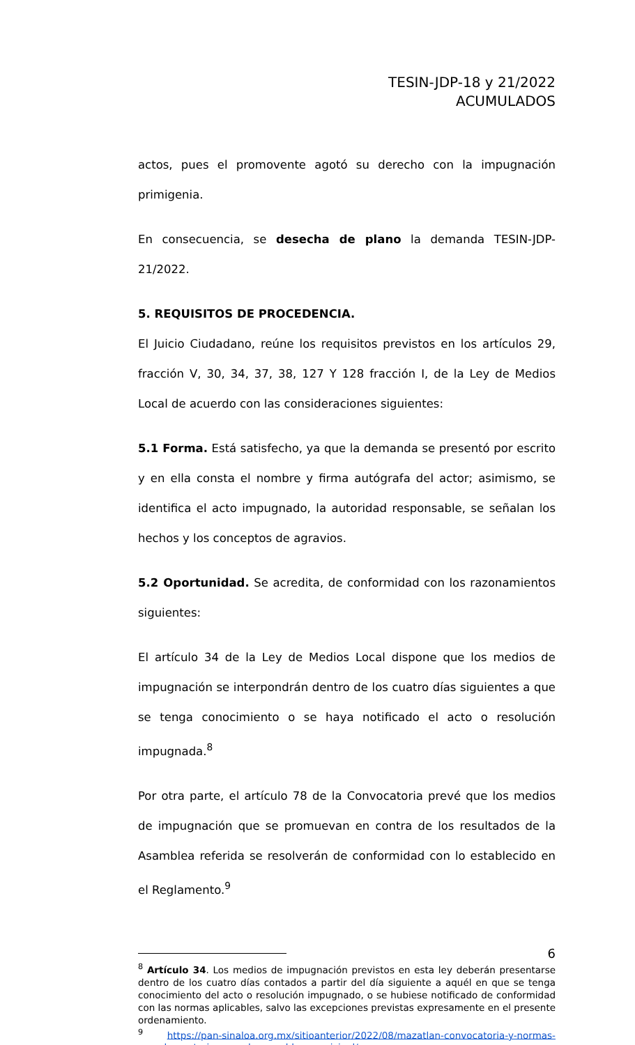TESIN-JDP-18 y 21/2022
ACUMULADOS
actos, pues el promovente agotó su derecho con la impugnación primigenia.
En consecuencia, se desecha de plano la demanda TESIN-JDP-21/2022.
5. REQUISITOS DE PROCEDENCIA.
El Juicio Ciudadano, reúne los requisitos previstos en los artículos 29, fracción V, 30, 34, 37, 38, 127 Y 128 fracción I, de la Ley de Medios Local de acuerdo con las consideraciones siguientes:
5.1 Forma. Está satisfecho, ya que la demanda se presentó por escrito y en ella consta el nombre y firma autógrafa del actor; asimismo, se identifica el acto impugnado, la autoridad responsable, se señalan los hechos y los conceptos de agravios.
5.2 Oportunidad. Se acredita, de conformidad con los razonamientos siguientes:
El artículo 34 de la Ley de Medios Local dispone que los medios de impugnación se interpondrán dentro de los cuatro días siguientes a que se tenga conocimiento o se haya notificado el acto o resolución impugnada.<sup>8</sup>
Por otra parte, el artículo 78 de la Convocatoria prevé que los medios de impugnación que se promuevan en contra de los resultados de la Asamblea referida se resolverán de conformidad con lo establecido en el Reglamento.<sup>9</sup>
<sup>8</sup> Artículo 34. Los medios de impugnación previstos en esta ley deberán presentarse dentro de los cuatro días contados a partir del día siguiente a aquél en que se tenga conocimiento del acto o resolución impugnado, o se hubiese notificado de conformidad con las normas aplicables, salvo las excepciones previstas expresamente en el presente ordenamiento.
<sup>9</sup> https://pan-sinaloa.org.mx/sitioanterior/2022/08/mazatlan-convocatoria-y-normas-complementarias-para-la-asamblea-municipal/.
6